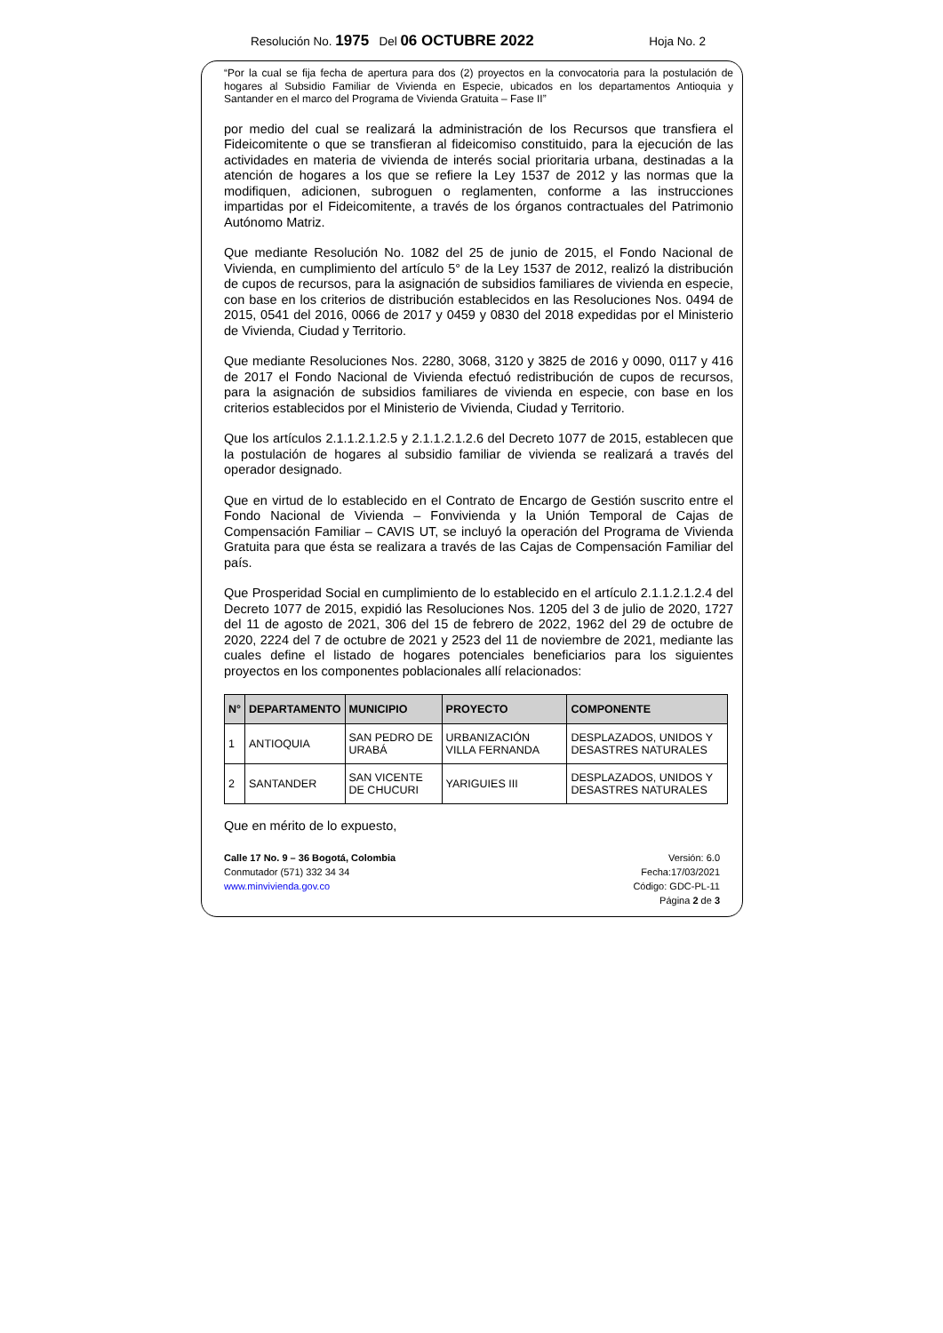Resolución No. 1975 Del 06 OCTUBRE 2022 Hoja No. 2
“Por la cual se fija fecha de apertura para dos (2) proyectos en la convocatoria para la postulación de hogares al Subsidio Familiar de Vivienda en Especie, ubicados en los departamentos Antioquia y Santander en el marco del Programa de Vivienda Gratuita – Fase II”
por medio del cual se realizará la administración de los Recursos que transfiera el Fideicomitente o que se transfieran al fideicomiso constituido, para la ejecución de las actividades en materia de vivienda de interés social prioritaria urbana, destinadas a la atención de hogares a los que se refiere la Ley 1537 de 2012 y las normas que la modifiquen, adicionen, subroguen o reglamenten, conforme a las instrucciones impartidas por el Fideicomitente, a través de los órganos contractuales del Patrimonio Autónomo Matriz.
Que mediante Resolución No. 1082 del 25 de junio de 2015, el Fondo Nacional de Vivienda, en cumplimiento del artículo 5° de la Ley 1537 de 2012, realizó la distribución de cupos de recursos, para la asignación de subsidios familiares de vivienda en especie, con base en los criterios de distribución establecidos en las Resoluciones Nos. 0494 de 2015, 0541 del 2016, 0066 de 2017 y 0459 y 0830 del 2018 expedidas por el Ministerio de Vivienda, Ciudad y Territorio.
Que mediante Resoluciones Nos. 2280, 3068, 3120 y 3825 de 2016 y 0090, 0117 y 416 de 2017 el Fondo Nacional de Vivienda efectuó redistribución de cupos de recursos, para la asignación de subsidios familiares de vivienda en especie, con base en los criterios establecidos por el Ministerio de Vivienda, Ciudad y Territorio.
Que los artículos 2.1.1.2.1.2.5 y 2.1.1.2.1.2.6 del Decreto 1077 de 2015, establecen que la postulación de hogares al subsidio familiar de vivienda se realizará a través del operador designado.
Que en virtud de lo establecido en el Contrato de Encargo de Gestión suscrito entre el Fondo Nacional de Vivienda – Fonvivienda y la Unión Temporal de Cajas de Compensación Familiar – CAVIS UT, se incluyó la operación del Programa de Vivienda Gratuita para que ésta se realizara a través de las Cajas de Compensación Familiar del país.
Que Prosperidad Social en cumplimiento de lo establecido en el artículo 2.1.1.2.1.2.4 del Decreto 1077 de 2015, expidió las Resoluciones Nos. 1205 del 3 de julio de 2020, 1727 del 11 de agosto de 2021, 306 del 15 de febrero de 2022, 1962 del 29 de octubre de 2020, 2224 del 7 de octubre de 2021 y 2523 del 11 de noviembre de 2021, mediante las cuales define el listado de hogares potenciales beneficiarios para los siguientes proyectos en los componentes poblacionales allí relacionados:
| N° | DEPARTAMENTO | MUNICIPIO | PROYECTO | COMPONENTE |
| --- | --- | --- | --- | --- |
| 1 | ANTIOQUIA | SAN PEDRO DE URABÁ | URBANIZACIÓN VILLA FERNANDA | DESPLAZADOS, UNIDOS Y DESASTRES NATURALES |
| 2 | SANTANDER | SAN VICENTE DE CHUCURI | YARIGUIES III | DESPLAZADOS, UNIDOS Y DESASTRES NATURALES |
Que en mérito de lo expuesto,
Calle 17 No. 9 – 36 Bogotá, Colombia
Conmutador (571) 332 34 34
www.minvivienda.gov.co
Versión: 6.0
Fecha:17/03/2021
Código: GDC-PL-11
Página 2 de 3